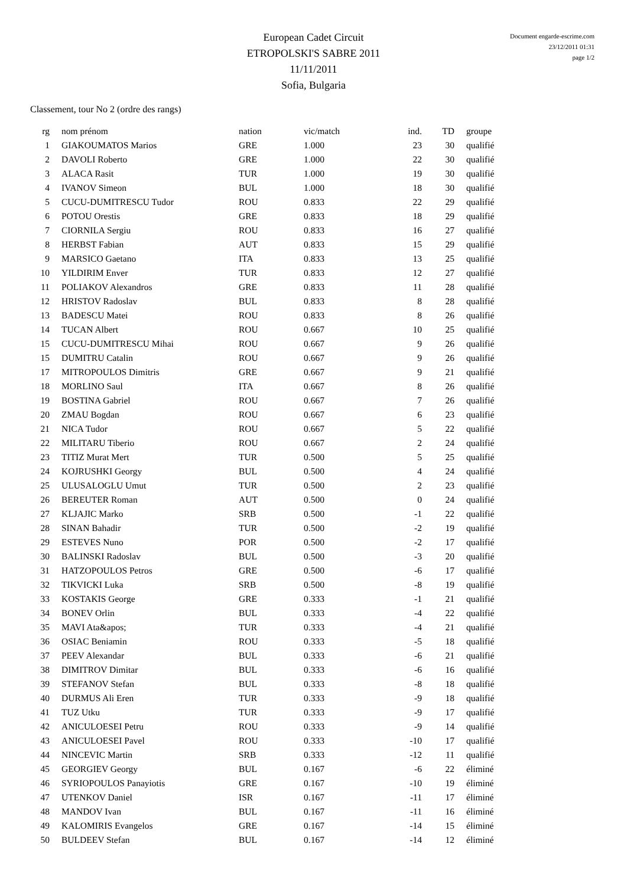European Cadet Circuit
ETROPOLSKI'S SABRE 2011
11/11/2011
Sofia, Bulgaria
Document engarde-escrime.com
23/12/2011 01:31
page 1/2
Classement, tour No 2 (ordre des rangs)
| rg | nom prénom | nation | vic/match | ind. | TD | groupe |
| --- | --- | --- | --- | --- | --- | --- |
| 1 | GIAKOUMATOS Marios | GRE | 1.000 | 23 | 30 | qualifié |
| 2 | DAVOLI Roberto | GRE | 1.000 | 22 | 30 | qualifié |
| 3 | ALACA Rasit | TUR | 1.000 | 19 | 30 | qualifié |
| 4 | IVANOV Simeon | BUL | 1.000 | 18 | 30 | qualifié |
| 5 | CUCU-DUMITRESCU Tudor | ROU | 0.833 | 22 | 29 | qualifié |
| 6 | POTOU Orestis | GRE | 0.833 | 18 | 29 | qualifié |
| 7 | CIORNILA Sergiu | ROU | 0.833 | 16 | 27 | qualifié |
| 8 | HERBST Fabian | AUT | 0.833 | 15 | 29 | qualifié |
| 9 | MARSICO Gaetano | ITA | 0.833 | 13 | 25 | qualifié |
| 10 | YILDIRIM Enver | TUR | 0.833 | 12 | 27 | qualifié |
| 11 | POLIAKOV Alexandros | GRE | 0.833 | 11 | 28 | qualifié |
| 12 | HRISTOV Radoslav | BUL | 0.833 | 8 | 28 | qualifié |
| 13 | BADESCU Matei | ROU | 0.833 | 8 | 26 | qualifié |
| 14 | TUCAN Albert | ROU | 0.667 | 10 | 25 | qualifié |
| 15 | CUCU-DUMITRESCU Mihai | ROU | 0.667 | 9 | 26 | qualifié |
| 15 | DUMITRU Catalin | ROU | 0.667 | 9 | 26 | qualifié |
| 17 | MITROPOULOS Dimitris | GRE | 0.667 | 9 | 21 | qualifié |
| 18 | MORLINO Saul | ITA | 0.667 | 8 | 26 | qualifié |
| 19 | BOSTINA Gabriel | ROU | 0.667 | 7 | 26 | qualifié |
| 20 | ZMAU Bogdan | ROU | 0.667 | 6 | 23 | qualifié |
| 21 | NICA Tudor | ROU | 0.667 | 5 | 22 | qualifié |
| 22 | MILITARU Tiberio | ROU | 0.667 | 2 | 24 | qualifié |
| 23 | TITIZ Murat Mert | TUR | 0.500 | 5 | 25 | qualifié |
| 24 | KOJRUSHKI Georgy | BUL | 0.500 | 4 | 24 | qualifié |
| 25 | ULUSALOGLU Umut | TUR | 0.500 | 2 | 23 | qualifié |
| 26 | BEREUTER Roman | AUT | 0.500 | 0 | 24 | qualifié |
| 27 | KLJAJIC Marko | SRB | 0.500 | -1 | 22 | qualifié |
| 28 | SINAN Bahadir | TUR | 0.500 | -2 | 19 | qualifié |
| 29 | ESTEVES Nuno | POR | 0.500 | -2 | 17 | qualifié |
| 30 | BALINSKI Radoslav | BUL | 0.500 | -3 | 20 | qualifié |
| 31 | HATZOPOULOS Petros | GRE | 0.500 | -6 | 17 | qualifié |
| 32 | TIKVICKI Luka | SRB | 0.500 | -8 | 19 | qualifié |
| 33 | KOSTAKIS George | GRE | 0.333 | -1 | 21 | qualifié |
| 34 | BONEV Orlin | BUL | 0.333 | -4 | 22 | qualifié |
| 35 | MAVI Ata&apos; | TUR | 0.333 | -4 | 21 | qualifié |
| 36 | OSIAC Beniamin | ROU | 0.333 | -5 | 18 | qualifié |
| 37 | PEEV Alexandar | BUL | 0.333 | -6 | 21 | qualifié |
| 38 | DIMITROV Dimitar | BUL | 0.333 | -6 | 16 | qualifié |
| 39 | STEFANOV Stefan | BUL | 0.333 | -8 | 18 | qualifié |
| 40 | DURMUS Ali Eren | TUR | 0.333 | -9 | 18 | qualifié |
| 41 | TUZ Utku | TUR | 0.333 | -9 | 17 | qualifié |
| 42 | ANICULOESEI Petru | ROU | 0.333 | -9 | 14 | qualifié |
| 43 | ANICULOESEI Pavel | ROU | 0.333 | -10 | 17 | qualifié |
| 44 | NINCEVIC Martin | SRB | 0.333 | -12 | 11 | qualifié |
| 45 | GEORGIEV Georgy | BUL | 0.167 | -6 | 22 | éliminé |
| 46 | SYRIOPOULOS Panayiotis | GRE | 0.167 | -10 | 19 | éliminé |
| 47 | UTENKOV Daniel | ISR | 0.167 | -11 | 17 | éliminé |
| 48 | MANDOV Ivan | BUL | 0.167 | -11 | 16 | éliminé |
| 49 | KALOMIRIS Evangelos | GRE | 0.167 | -14 | 15 | éliminé |
| 50 | BULDEEV Stefan | BUL | 0.167 | -14 | 12 | éliminé |